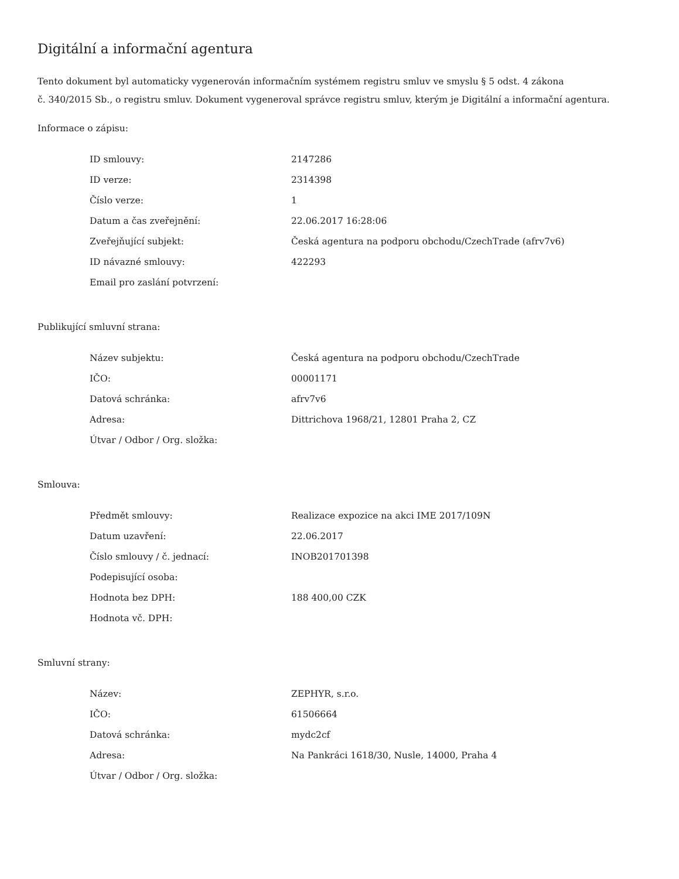Digitální a informační agentura
Tento dokument byl automaticky vygenerován informačním systémem registru smluv ve smyslu § 5 odst. 4 zákona
č. 340/2015 Sb., o registru smluv. Dokument vygeneroval správce registru smluv, kterým je Digitální a informační agentura.
Informace o zápisu:
| ID smlouvy: | 2147286 |
| ID verze: | 2314398 |
| Číslo verze: | 1 |
| Datum a čas zveřejnění: | 22.06.2017 16:28:06 |
| Zveřejňující subjekt: | Česká agentura na podporu obchodu/CzechTrade (afrv7v6) |
| ID návazné smlouvy: | 422293 |
| Email pro zaslání potvrzení: | |
Publikující smluvní strana:
| Název subjektu: | Česká agentura na podporu obchodu/CzechTrade |
| IČO: | 00001171 |
| Datová schránka: | afrv7v6 |
| Adresa: | Dittrichova 1968/21, 12801 Praha 2, CZ |
| Útvar / Odbor / Org. složka: | |
Smlouva:
| Předmět smlouvy: | Realizace expozice na akci IME 2017/109N |
| Datum uzavření: | 22.06.2017 |
| Číslo smlouvy / č. jednací: | INOB201701398 |
| Podepisující osoba: | |
| Hodnota bez DPH: | 188 400,00 CZK |
| Hodnota vč. DPH: | |
Smluvní strany:
| Název: | ZEPHYR, s.r.o. |
| IČO: | 61506664 |
| Datová schránka: | mydc2cf |
| Adresa: | Na Pankráci 1618/30, Nusle, 14000, Praha 4 |
| Útvar / Odbor / Org. složka: | |